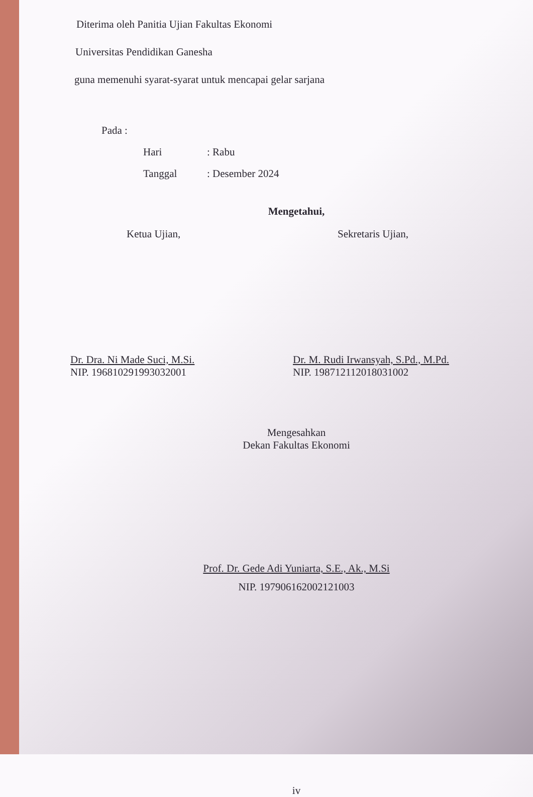Diterima oleh Panitia Ujian Fakultas Ekonomi
Universitas Pendidikan Ganesha
guna memenuhi syarat-syarat untuk mencapai gelar sarjana
Pada :
Hari: Rabu
Tanggal: Desember 2024
Mengetahui,
Ketua Ujian, Sekretaris Ujian,
Dr. Dra. Ni Made Suci, M.Si.
NIP. 196810291993032001
Dr. M. Rudi Irwansyah, S.Pd., M.Pd.
NIP. 198712112018031002
Mengesahkan
Dekan Fakultas Ekonomi
Prof. Dr. Gede Adi Yuniarta, S.E., Ak., M.Si
NIP. 197906162002121003
iv